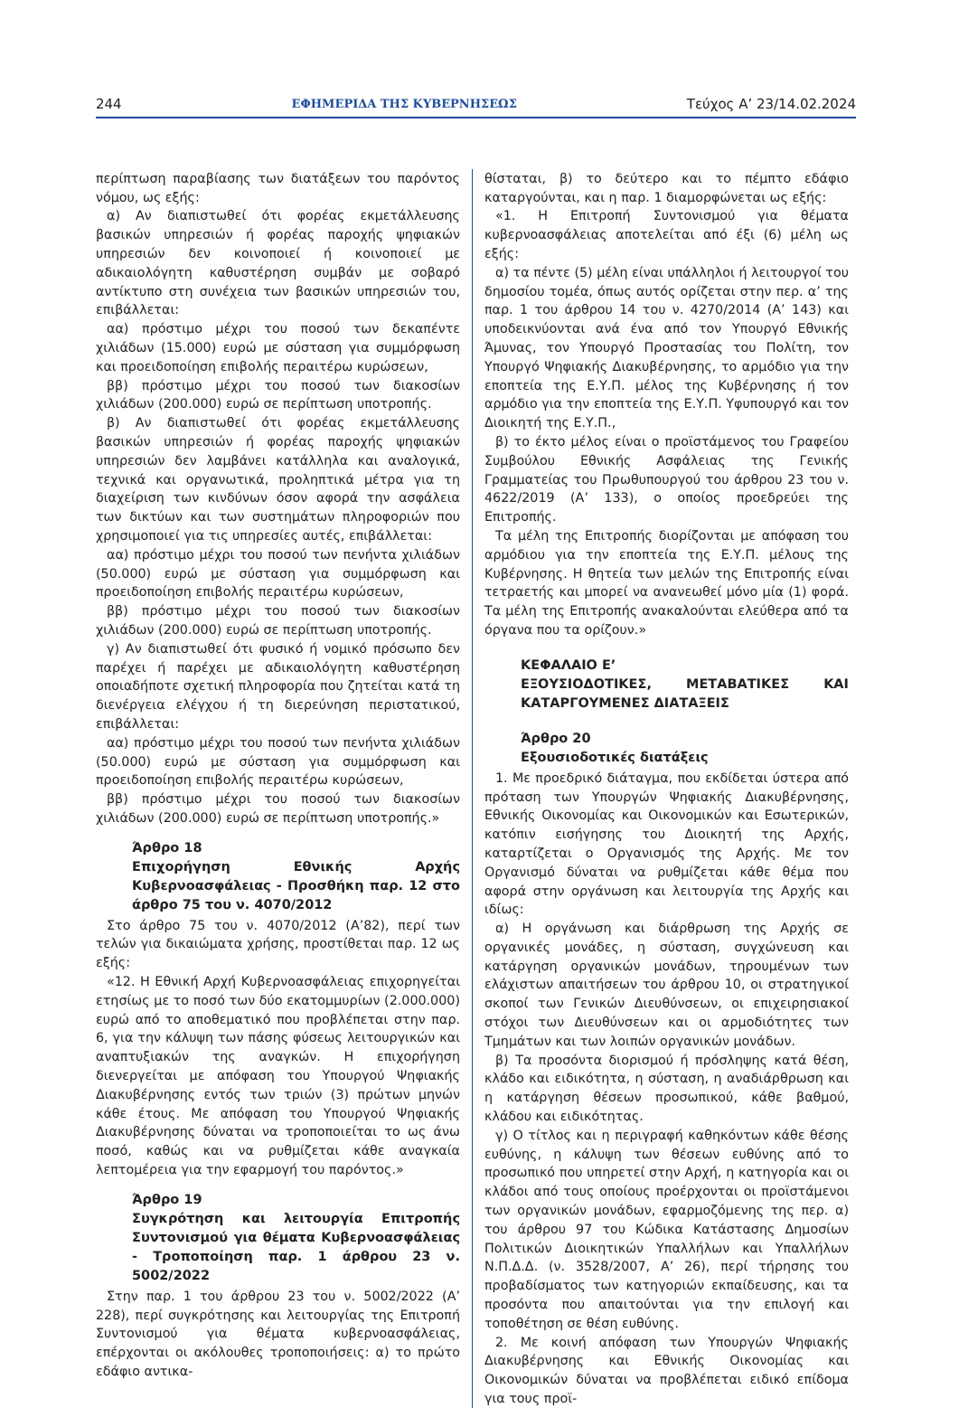244 ΕΦΗΜΕΡΙΔΑ ΤΗΣ ΚΥΒΕΡΝΗΣΕΩΣ Τεύχος Α’ 23/14.02.2024
περίπτωση παραβίασης των διατάξεων του παρόντος νόμου, ως εξής:
α) Αν διαπιστωθεί ότι φορέας εκμετάλλευσης βασικών υπηρεσιών ή φορέας παροχής ψηφιακών υπηρεσιών δεν κοινοποιεί ή κοινοποιεί με αδικαιολόγητη καθυστέρηση συμβάν με σοβαρό αντίκτυπο στη συνέχεια των βασικών υπηρεσιών του, επιβάλλεται:
αα) πρόστιμο μέχρι του ποσού των δεκαπέντε χιλιάδων (15.000) ευρώ με σύσταση για συμμόρφωση και προειδοποίηση επιβολής περαιτέρω κυρώσεων,
ββ) πρόστιμο μέχρι του ποσού των διακοσίων χιλιάδων (200.000) ευρώ σε περίπτωση υποτροπής.
β) Αν διαπιστωθεί ότι φορέας εκμετάλλευσης βασικών υπηρεσιών ή φορέας παροχής ψηφιακών υπηρεσιών δεν λαμβάνει κατάλληλα και αναλογικά, τεχνικά και οργανωτικά, προληπτικά μέτρα για τη διαχείριση των κινδύνων όσον αφορά την ασφάλεια των δικτύων και των συστημάτων πληροφοριών που χρησιμοποιεί για τις υπηρεσίες αυτές, επιβάλλεται:
αα) πρόστιμο μέχρι του ποσού των πενήντα χιλιάδων (50.000) ευρώ με σύσταση για συμμόρφωση και προειδοποίηση επιβολής περαιτέρω κυρώσεων,
ββ) πρόστιμο μέχρι του ποσού των διακοσίων χιλιάδων (200.000) ευρώ σε περίπτωση υποτροπής.
γ) Αν διαπιστωθεί ότι φυσικό ή νομικό πρόσωπο δεν παρέχει ή παρέχει με αδικαιολόγητη καθυστέρηση οποιαδήποτε σχετική πληροφορία που ζητείται κατά τη διενέργεια ελέγχου ή τη διερεύνηση περιστατικού, επιβάλλεται:
αα) πρόστιμο μέχρι του ποσού των πενήντα χιλιάδων (50.000) ευρώ με σύσταση για συμμόρφωση και προειδοποίηση επιβολής περαιτέρω κυρώσεων,
ββ) πρόστιμο μέχρι του ποσού των διακοσίων χιλιάδων (200.000) ευρώ σε περίπτωση υποτροπής.»
Άρθρο 18
Επιχορήγηση Εθνικής Αρχής Κυβερνοασφάλειας - Προσθήκη παρ. 12 στο άρθρο 75 του ν. 4070/2012
Στο άρθρο 75 του ν. 4070/2012 (Α’82), περί των τελών για δικαιώματα χρήσης, προστίθεται παρ. 12 ως εξής:
«12. Η Εθνική Αρχή Κυβερνοασφάλειας επιχορηγείται ετησίως με το ποσό των δύο εκατομμυρίων (2.000.000) ευρώ από το αποθεματικό που προβλέπεται στην παρ. 6, για την κάλυψη των πάσης φύσεως λειτουργικών και αναπτυξιακών της αναγκών. Η επιχορήγηση διενεργείται με απόφαση του Υπουργού Ψηφιακής Διακυβέρνησης εντός των τριών (3) πρώτων μηνών κάθε έτους. Με απόφαση του Υπουργού Ψηφιακής Διακυβέρνησης δύναται να τροποποιείται το ως άνω ποσό, καθώς και να ρυθμίζεται κάθε αναγκαία λεπτομέρεια για την εφαρμογή του παρόντος.»
Άρθρο 19
Συγκρότηση και λειτουργία Επιτροπής Συντονισμού για θέματα Κυβερνοασφάλειας - Τροποποίηση παρ. 1 άρθρου 23 ν. 5002/2022
Στην παρ. 1 του άρθρου 23 του ν. 5002/2022 (Α’ 228), περί συγκρότησης και λειτουργίας της Επιτροπή Συντονισμού για θέματα κυβερνοασφάλειας, επέρχονται οι ακόλουθες τροποποιήσεις: α) το πρώτο εδάφιο αντικα-
θίσταται, β) το δεύτερο και το πέμπτο εδάφιο καταργούνται, και η παρ. 1 διαμορφώνεται ως εξής:
«1. Η Επιτροπή Συντονισμού για θέματα κυβερνοασφάλειας αποτελείται από έξι (6) μέλη ως εξής:
α) τα πέντε (5) μέλη είναι υπάλληλοι ή λειτουργοί του δημοσίου τομέα, όπως αυτός ορίζεται στην περ. α’ της παρ. 1 του άρθρου 14 του ν. 4270/2014 (Α’ 143) και υποδεικνύονται ανά ένα από τον Υπουργό Εθνικής Άμυνας, τον Υπουργό Προστασίας του Πολίτη, τον Υπουργό Ψηφιακής Διακυβέρνησης, το αρμόδιο για την εποπτεία της Ε.Υ.Π. μέλος της Κυβέρνησης ή τον αρμόδιο για την εποπτεία της Ε.Υ.Π. Υφυπουργό και τον Διοικητή της Ε.Υ.Π.,
β) το έκτο μέλος είναι ο προϊστάμενος του Γραφείου Συμβούλου Εθνικής Ασφάλειας της Γενικής Γραμματείας του Πρωθυπουργού του άρθρου 23 του ν. 4622/2019 (Α’ 133), ο οποίος προεδρεύει της Επιτροπής.
Τα μέλη της Επιτροπής διορίζονται με απόφαση του αρμόδιου για την εποπτεία της Ε.Υ.Π. μέλους της Κυβέρνησης. Η θητεία των μελών της Επιτροπής είναι τετραετής και μπορεί να ανανεωθεί μόνο μία (1) φορά. Τα μέλη της Επιτροπής ανακαλούνται ελεύθερα από τα όργανα που τα ορίζουν.»
ΚΕΦΑΛΑΙΟ Ε’
ΕΞΟΥΣΙΟΔΟΤΙΚΕΣ, ΜΕΤΑΒΑΤΙΚΕΣ ΚΑΙ ΚΑΤΑΡΓΟΥΜΕΝΕΣ ΔΙΑΤΑΞΕΙΣ
Άρθρο 20
Εξουσιοδοτικές διατάξεις
1. Με προεδρικό διάταγμα, που εκδίδεται ύστερα από πρόταση των Υπουργών Ψηφιακής Διακυβέρνησης, Εθνικής Οικονομίας και Οικονομικών και Εσωτερικών, κατόπιν εισήγησης του Διοικητή της Αρχής, καταρτίζεται ο Οργανισμός της Αρχής. Με τον Οργανισμό δύναται να ρυθμίζεται κάθε θέμα που αφορά στην οργάνωση και λειτουργία της Αρχής και ιδίως:
α) Η οργάνωση και διάρθρωση της Αρχής σε οργανικές μονάδες, η σύσταση, συγχώνευση και κατάργηση οργανικών μονάδων, τηρουμένων των ελάχιστων απαιτήσεων του άρθρου 10, οι στρατηγικοί σκοποί των Γενικών Διευθύνσεων, οι επιχειρησιακοί στόχοι των Διευθύνσεων και οι αρμοδιότητες των Τμημάτων και των λοιπών οργανικών μονάδων.
β) Τα προσόντα διορισμού ή πρόσληψης κατά θέση, κλάδο και ειδικότητα, η σύσταση, η αναδιάρθρωση και η κατάργηση θέσεων προσωπικού, κάθε βαθμού, κλάδου και ειδικότητας.
γ) Ο τίτλος και η περιγραφή καθηκόντων κάθε θέσης ευθύνης, η κάλυψη των θέσεων ευθύνης από το προσωπικό που υπηρετεί στην Αρχή, η κατηγορία και οι κλάδοι από τους οποίους προέρχονται οι προϊστάμενοι των οργανικών μονάδων, εφαρμοζόμενης της περ. α) του άρθρου 97 του Κώδικα Κατάστασης Δημοσίων Πολιτικών Διοικητικών Υπαλλήλων και Υπαλλήλων Ν.Π.Δ.Δ. (ν. 3528/2007, Α’ 26), περί τήρησης του προβαδίσματος των κατηγοριών εκπαίδευσης, και τα προσόντα που απαιτούνται για την επιλογή και τοποθέτηση σε θέση ευθύνης.
2. Με κοινή απόφαση των Υπουργών Ψηφιακής Διακυβέρνησης και Εθνικής Οικονομίας και Οικονομικών δύναται να προβλέπεται ειδικό επίδομα για τους προϊ-